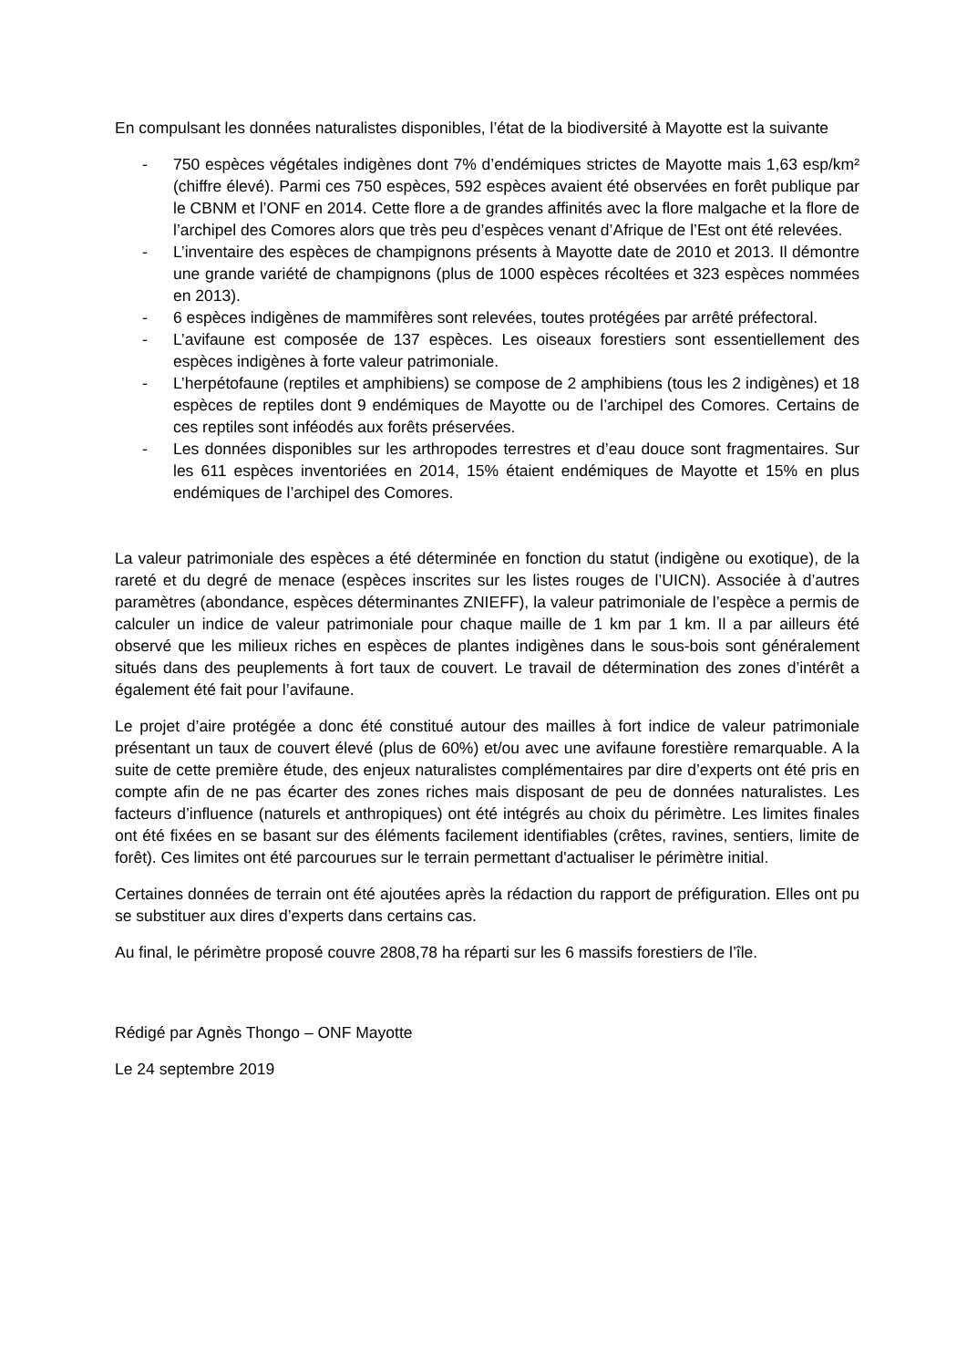En compulsant les données naturalistes disponibles, l’état de la biodiversité à Mayotte est la suivante
- 750 espèces végétales indigènes dont 7% d’endémiques strictes de Mayotte mais 1,63 esp/km² (chiffre élevé). Parmi ces 750 espèces, 592 espèces avaient été observées en forêt publique par le CBNM et l’ONF en 2014. Cette flore a de grandes affinités avec la flore malgache et la flore de l’archipel des Comores alors que très peu d’espèces venant d’Afrique de l’Est ont été relevées.
- L’inventaire des espèces de champignons présents à Mayotte date de 2010 et 2013. Il démontre une grande variété de champignons (plus de 1000 espèces récoltées et 323 espèces nommées en 2013).
- 6 espèces indigènes de mammifères sont relevées, toutes protégées par arrêté préfectoral.
- L’avifaune est composée de 137 espèces. Les oiseaux forestiers sont essentiellement des espèces indigènes à forte valeur patrimoniale.
- L’herpétofaune (reptiles et amphibiens) se compose de 2 amphibiens (tous les 2 indigènes) et 18 espèces de reptiles dont 9 endémiques de Mayotte ou de l’archipel des Comores. Certains de ces reptiles sont inféodés aux forêts préservées.
- Les données disponibles sur les arthropodes terrestres et d’eau douce sont fragmentaires. Sur les 611 espèces inventoriées en 2014, 15% étaient endémiques de Mayotte et 15% en plus endémiques de l’archipel des Comores.
La valeur patrimoniale des espèces a été déterminée en fonction du statut (indigène ou exotique), de la rareté et du degré de menace (espèces inscrites sur les listes rouges de l’UICN). Associée à d’autres paramètres (abondance, espèces déterminantes ZNIEFF), la valeur patrimoniale de l’espèce a permis de calculer un indice de valeur patrimoniale pour chaque maille de 1 km par 1 km. Il a par ailleurs été observé que les milieux riches en espèces de plantes indigènes dans le sous-bois sont généralement situés dans des peuplements à fort taux de couvert. Le travail de détermination des zones d’intérêt a également été fait pour l’avifaune.
Le projet d’aire protégée a donc été constitué autour des mailles à fort indice de valeur patrimoniale présentant un taux de couvert élevé (plus de 60%) et/ou avec une avifaune forestière remarquable. A la suite de cette première étude, des enjeux naturalistes complémentaires par dire d’experts ont été pris en compte afin de ne pas écarter des zones riches mais disposant de peu de données naturalistes. Les facteurs d’influence (naturels et anthropiques) ont été intégrés au choix du périmètre. Les limites finales ont été fixées en se basant sur des éléments facilement identifiables (crêtes, ravines, sentiers, limite de forêt). Ces limites ont été parcourues sur le terrain permettant d'actualiser le périmètre initial.
Certaines données de terrain ont été ajoutées après la rédaction du rapport de préfiguration. Elles ont pu se substituer aux dires d’experts dans certains cas.
Au final, le périmètre proposé couvre 2808,78 ha réparti sur les 6 massifs forestiers de l’île.
Rédigé par Agnès Thongo – ONF Mayotte
Le 24 septembre 2019